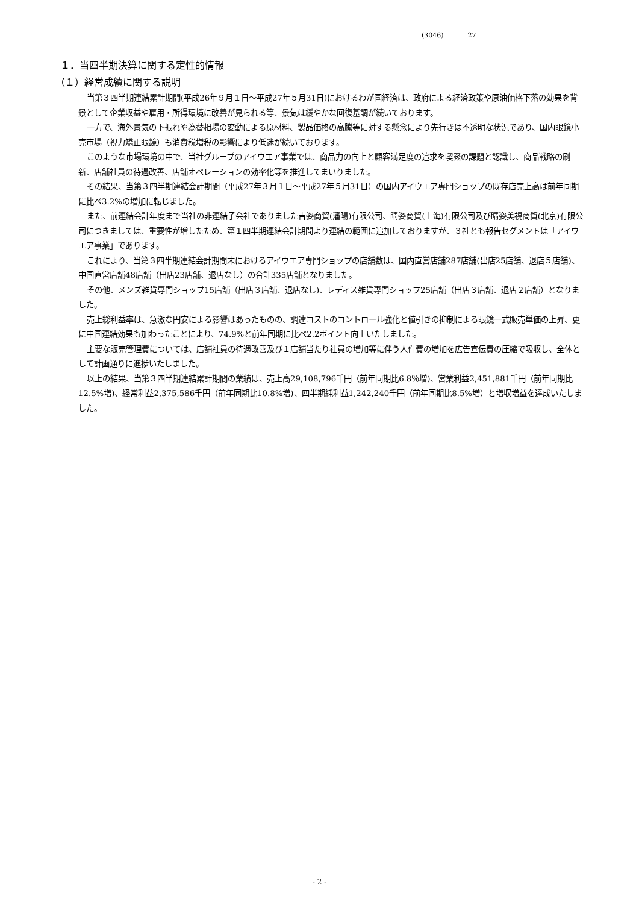(3046) 27
１．当四半期決算に関する定性的情報
（１）経営成績に関する説明
当第３四半期連結累計期間(平成26年９月１日～平成27年５月31日)におけるわが国経済は、政府による経済政策や原油価格下落の効果を背景として企業収益や雇用・所得環境に改善が見られる等、景気は緩やかな回復基調が続いております。
一方で、海外景気の下振れや為替相場の変動による原材料、製品価格の高騰等に対する懸念により先行きは不透明な状況であり、国内眼鏡小売市場（視力矯正眼鏡）も消費税増税の影響により低迷が続いております。
このような市場環境の中で、当社グループのアイウエア事業では、商品力の向上と顧客満足度の追求を喫緊の課題と認識し、商品戦略の刷新、店舗社員の待遇改善、店舗オペレーションの効率化等を推進してまいりました。
その結果、当第３四半期連結会計期間（平成27年３月１日～平成27年５月31日）の国内アイウエア専門ショップの既存店売上高は前年同期に比べ3.2%の増加に転じました。
また、前連結会計年度まで当社の非連結子会社でありました吉姿商貿(瀋陽)有限公司、睛姿商貿(上海)有限公司及び睛姿美視商貿(北京)有限公司につきましては、重要性が増したため、第１四半期連結会計期間より連結の範囲に追加しておりますが、３社とも報告セグメントは「アイウエア事業」であります。
これにより、当第３四半期連結会計期間末におけるアイウエア専門ショップの店舗数は、国内直営店舗287店舗(出店25店舗、退店５店舗)、中国直営店舗48店舗（出店23店舗、退店なし）の合計335店舗となりました。
その他、メンズ雑貨専門ショップ15店舗（出店３店舗、退店なし)、レディス雑貨専門ショップ25店舗（出店３店舗、退店２店舗）となりました。
売上総利益率は、急激な円安による影響はあったものの、調達コストのコントロール強化と値引きの抑制による眼鏡一式販売単価の上昇、更に中国連結効果も加わったことにより、74.9%と前年同期に比べ2.2ポイント向上いたしました。
主要な販売管理費については、店舗社員の待遇改善及び１店舗当たり社員の増加等に伴う人件費の増加を広告宣伝費の圧縮で吸収し、全体として計画通りに進捗いたしました。
以上の結果、当第３四半期連結累計期間の業績は、売上高29,108,796千円（前年同期比6.8％増)、営業利益2,451,881千円（前年同期比12.5%増)、経常利益2,375,586千円（前年同期比10.8%増)、四半期純利益1,242,240千円（前年同期比8.5%増）と増収増益を達成いたしました。
- 2 -